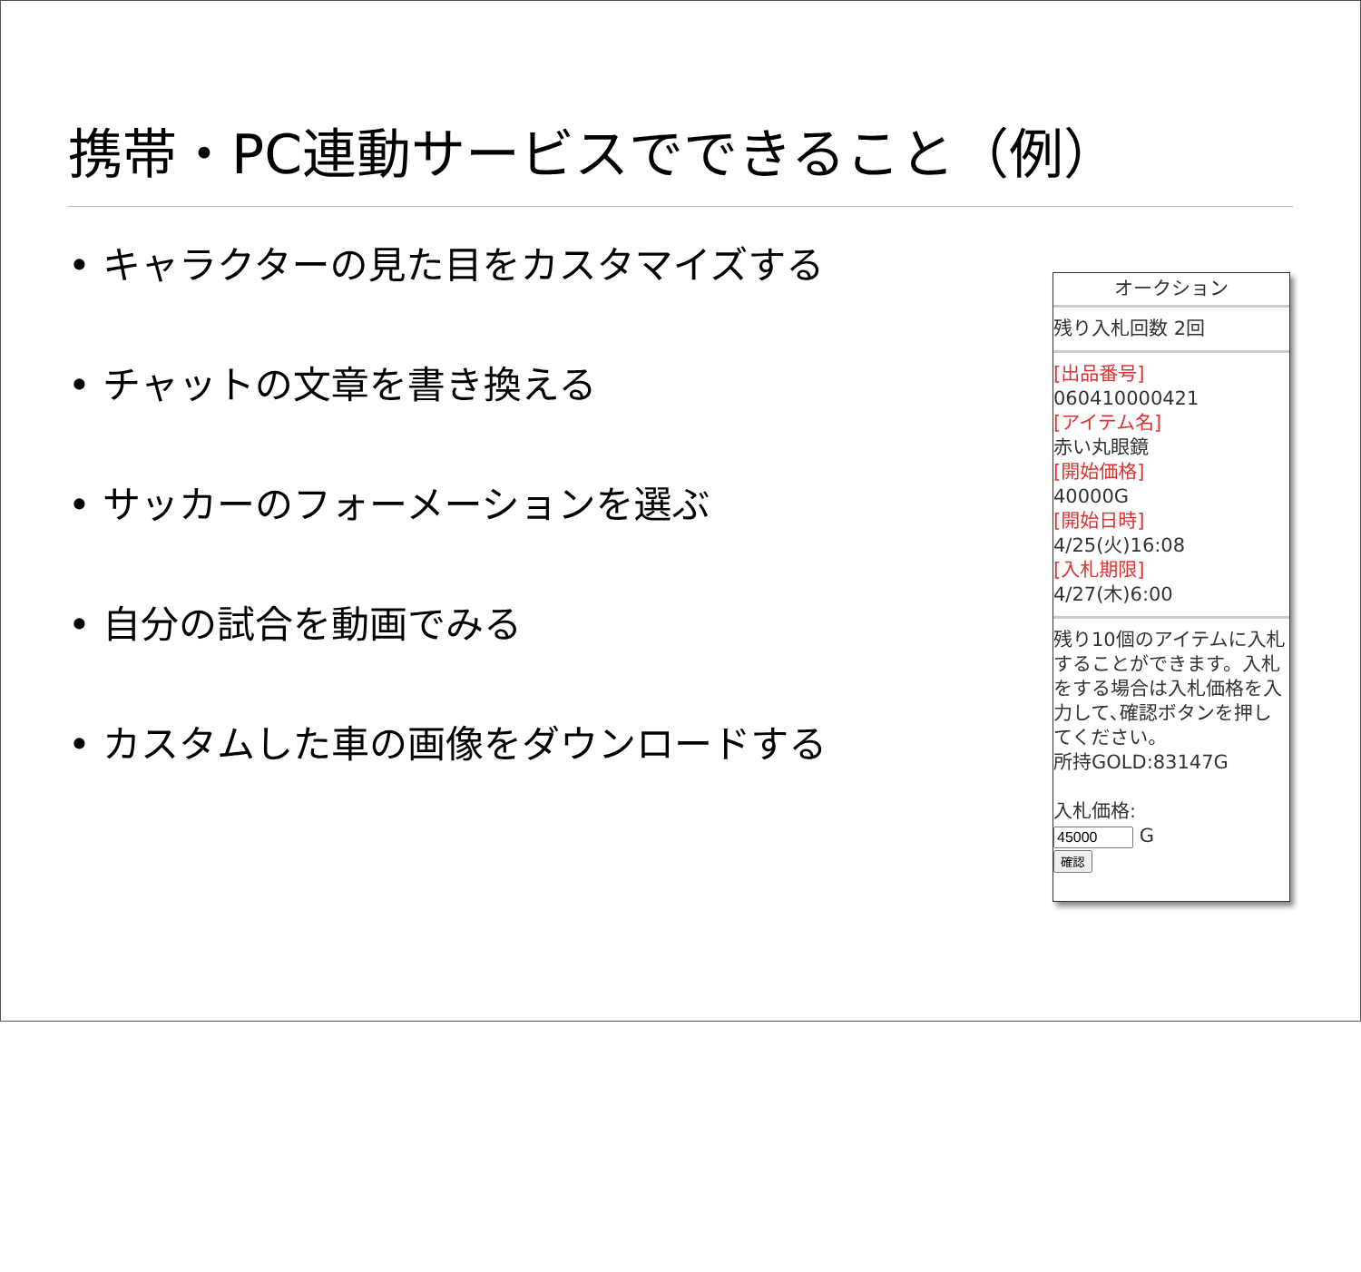携帯・PC連動サービスでできること（例）
• キャラクターの見た目をカスタマイズする
• チャットの文章を書き換える
• サッカーのフォーメーションを選ぶ
• 自分の試合を動画でみる
• カスタムした車の画像をダウンロードする
オークション
残り入札回数 2回
[出品番号]
060410000421
[アイテム名]
赤い丸眼鏡
[開始価格]
40000G
[開始日時]
4/25(火)16:08
[入札期限]
4/27(木)6:00
残り10個のアイテムに入札することができます。入札をする場合は入札価格を入力して､確認ボタンを押してください。
所持GOLD:83147G
入札価格:
G
確認